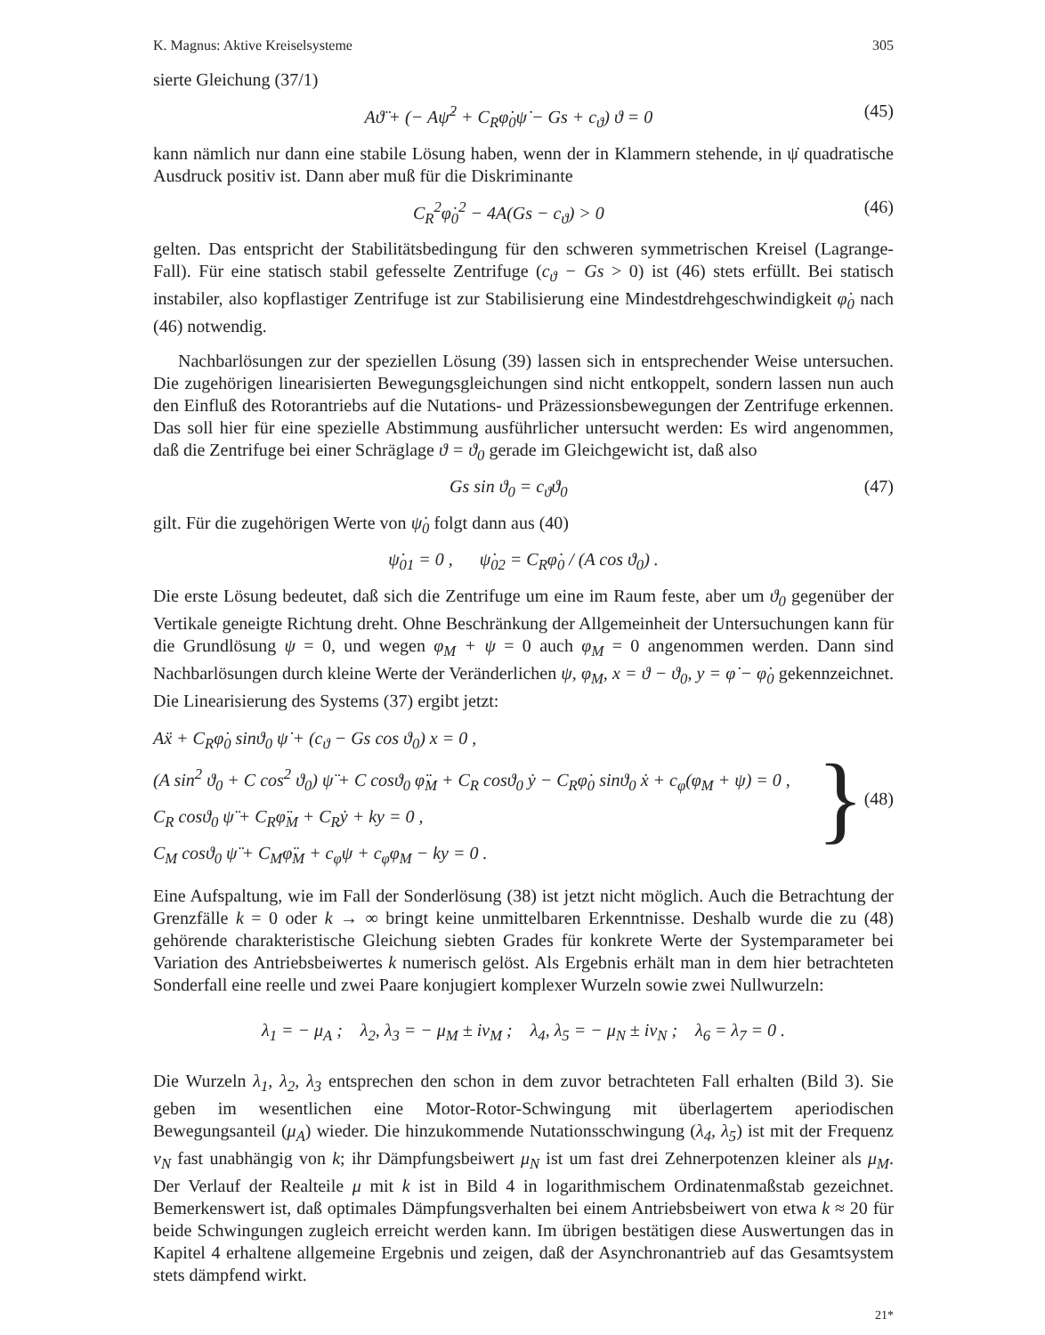K. Magnus: Aktive Kreiselsysteme 305
sierte Gleichung (37/1)
Aϑ̈ + (− Aψ̇<sup>2</sup> + C<sub>R</sub>φ̇<sub>0</sub>ψ̇ − Gs + c<sub>ϑ</sub>) ϑ = 0 (45)
kann nämlich nur dann eine stabile Lösung haben, wenn der in Klammern stehende, in ψ̇ quadratische Ausdruck positiv ist. Dann aber muß für die Diskriminante
C<sub>R</sub><sup>2</sup>φ̇<sub>0</sub><sup>2</sup> − 4A(Gs − c<sub>ϑ</sub>) > 0 (46)
gelten. Das entspricht der Stabilitätsbedingung für den schweren symmetrischen Kreisel (Lagrange-Fall). Für eine statisch stabil gefesselte Zentrifuge (c<sub>ϑ</sub> − Gs > 0) ist (46) stets erfüllt. Bei statisch instabiler, also kopflastiger Zentrifuge ist zur Stabilisierung eine Mindestdrehgeschwindigkeit φ̇<sub>0</sub> nach (46) notwendig.
Nachbarlösungen zur der speziellen Lösung (39) lassen sich in entsprechender Weise untersuchen. Die zugehörigen linearisierten Bewegungsgleichungen sind nicht entkoppelt, sondern lassen nun auch den Einfluß des Rotorantriebs auf die Nutations- und Präzessionsbewegungen der Zentrifuge erkennen. Das soll hier für eine spezielle Abstimmung ausführlicher untersucht werden: Es wird angenommen, daß die Zentrifuge bei einer Schräglage ϑ = ϑ<sub>0</sub> gerade im Gleichgewicht ist, daß also
Gs sin ϑ<sub>0</sub> = c<sub>ϑ</sub>ϑ<sub>0</sub> (47)
gilt. Für die zugehörigen Werte von ψ̇<sub>0</sub> folgt dann aus (40)
ψ̇<sub>01</sub> = 0 , ψ̇<sub>02</sub> = C<sub>R</sub>φ̇<sub>0</sub> / (A cos ϑ<sub>0</sub>) .
Die erste Lösung bedeutet, daß sich die Zentrifuge um eine im Raum feste, aber um ϑ<sub>0</sub> gegenüber der Vertikale geneigte Richtung dreht. Ohne Beschränkung der Allgemeinheit der Untersuchungen kann für die Grundlösung ψ = 0, und wegen φ<sub>M</sub> + ψ = 0 auch φ<sub>M</sub> = 0 angenommen werden. Dann sind Nachbarlösungen durch kleine Werte der Veränderlichen ψ, φ<sub>M</sub>, x = ϑ − ϑ<sub>0</sub>, y = φ̇ − φ̇<sub>0</sub> gekennzeichnet. Die Linearisierung des Systems (37) ergibt jetzt:
Aẍ + C<sub>R</sub>φ̇<sub>0</sub> sinϑ<sub>0</sub> ψ̇ + (c<sub>ϑ</sub> − Gs cos ϑ<sub>0</sub>) x = 0 ,
(A sin<sup>2</sup> ϑ<sub>0</sub> + C cos<sup>2</sup> ϑ<sub>0</sub>) ψ̈ + C cosϑ<sub>0</sub> φ̈<sub>M</sub> + C<sub>R</sub> cosϑ<sub>0</sub> ẏ − C<sub>R</sub>φ̇<sub>0</sub> sinϑ<sub>0</sub> ẋ + c<sub>φ</sub>(φ<sub>M</sub> + ψ) = 0 ,
C<sub>R</sub> cosϑ<sub>0</sub> ψ̈ + C<sub>R</sub>φ̈<sub>M</sub> + C<sub>R</sub>ẏ + ky = 0 ,
C<sub>M</sub> cosϑ<sub>0</sub> ψ̈ + C<sub>M</sub>φ̈<sub>M</sub> + c<sub>φ</sub>ψ + c<sub>φ</sub>φ<sub>M</sub> − ky = 0 .
} (48)
Eine Aufspaltung, wie im Fall der Sonderlösung (38) ist jetzt nicht möglich. Auch die Betrachtung der Grenzfälle k = 0 oder k → ∞ bringt keine unmittelbaren Erkenntnisse. Deshalb wurde die zu (48) gehörende charakteristische Gleichung siebten Grades für konkrete Werte der Systemparameter bei Variation des Antriebsbeiwertes k numerisch gelöst. Als Ergebnis erhält man in dem hier betrachteten Sonderfall eine reelle und zwei Paare konjugiert komplexer Wurzeln sowie zwei Nullwurzeln:
λ<sub>1</sub> = − μ<sub>A</sub> ; λ<sub>2</sub>, λ<sub>3</sub> = − μ<sub>M</sub> ± iν<sub>M</sub> ; λ<sub>4</sub>, λ<sub>5</sub> = − μ<sub>N</sub> ± iν<sub>N</sub> ; λ<sub>6</sub> = λ<sub>7</sub> = 0 .
Die Wurzeln λ<sub>1</sub>, λ<sub>2</sub>, λ<sub>3</sub> entsprechen den schon in dem zuvor betrachteten Fall erhalten (Bild 3). Sie geben im wesentlichen eine Motor-Rotor-Schwingung mit überlagertem aperiodischen Bewegungsanteil (μ<sub>A</sub>) wieder. Die hinzukommende Nutationsschwingung (λ<sub>4</sub>, λ<sub>5</sub>) ist mit der Frequenz ν<sub>N</sub> fast unabhängig von k; ihr Dämpfungsbeiwert μ<sub>N</sub> ist um fast drei Zehnerpotenzen kleiner als μ<sub>M</sub>. Der Verlauf der Realteile μ mit k ist in Bild 4 in logarithmischem Ordinatenmaßstab gezeichnet. Bemerkenswert ist, daß optimales Dämpfungsverhalten bei einem Antriebsbeiwert von etwa k ≈ 20 für beide Schwingungen zugleich erreicht werden kann. Im übrigen bestätigen diese Auswertungen das in Kapitel 4 erhaltene allgemeine Ergebnis und zeigen, daß der Asynchronantrieb auf das Gesamtsystem stets dämpfend wirkt.
21*